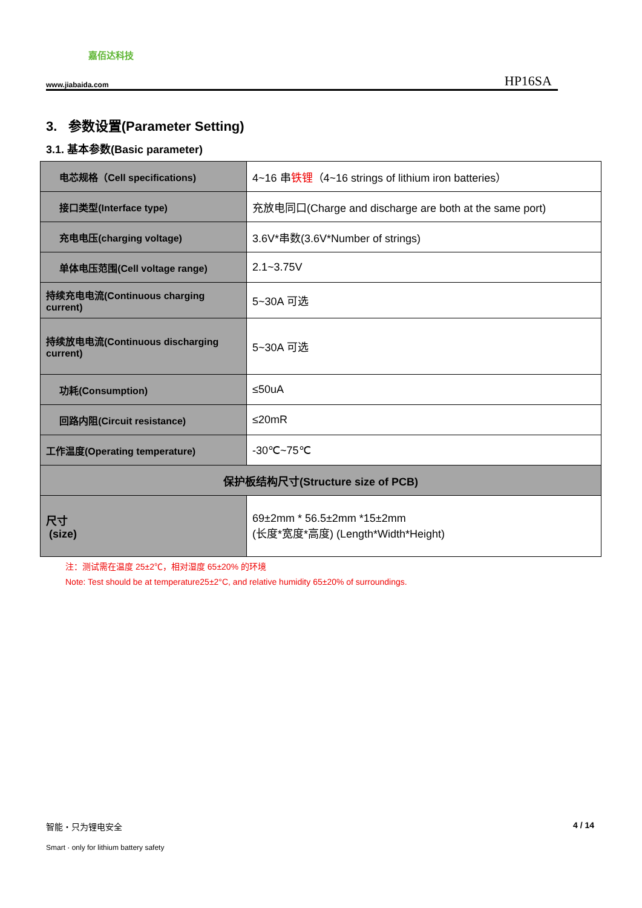嘉佰达科技
www.jiabaida.com HP16SA
3. 参数设置(Parameter Setting)
3.1. 基本参数(Basic parameter)
| 电芯规格（Cell specifications) | 4~16 串 铁锂 （4~16 strings of lithium iron batteries） |
| 接口类型(Interface type) | 充放电同口(Charge and discharge are both at the same port) |
| 充电电压(charging voltage) | 3.6V*串数(3.6V*Number of strings) |
| 单体电压范围(Cell voltage range) | 2.1~3.75V |
| 持续充电电流(Continuous charging current) | 5~30A 可选 |
| 持续放电电流(Continuous discharging current) | 5~30A 可选 |
| 功耗(Consumption) | ≤50uA |
| 回路内阻(Circuit resistance) | ≤20mR |
| 工作温度(Operating temperature) | -30℃~75℃ |
| 保护板结构尺寸(Structure size of PCB) | |
| 尺寸 (size) | 69±2mm * 56.5±2mm *15±2mm (长度*宽度*高度) (Length*Width*Height) |
注：测试需在温度 25±2℃，相对湿度 65±20% 的环境
Note: Test should be at temperature25±2°C, and relative humidity 65±20% of surroundings.
智能・只为锂电安全
Smart · only for lithium battery safety
4 / 14